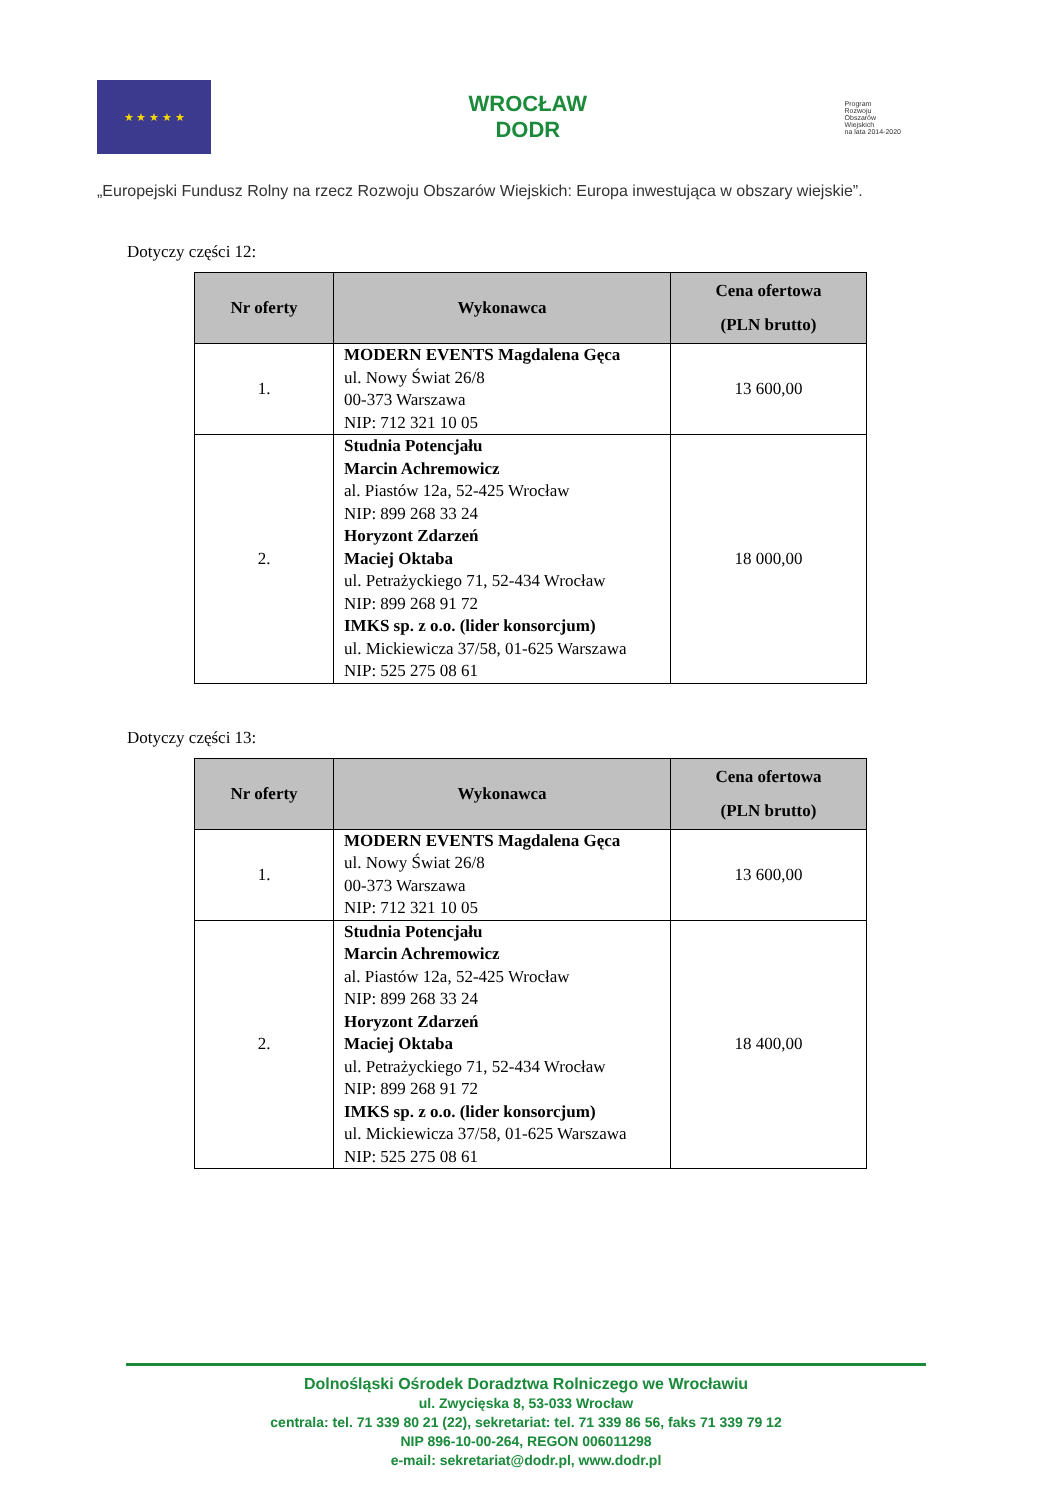★ ★ ★ ★ ★
WROCŁAW
DODR
Program
Rozwoju
Obszarów
Wiejskich
na lata 2014-2020
„Europejski Fundusz Rolny na rzecz Rozwoju Obszarów Wiejskich: Europa inwestująca w obszary wiejskie”.
Dotyczy części 12:
| Nr oferty | Wykonawca | Cena ofertowa (PLN brutto) |
| --- | --- | --- |
| 1. | MODERN EVENTS Magdalena Gęca ul. Nowy Świat 26/8 00-373 Warszawa NIP: 712 321 10 05 | 13 600,00 |
| 2. | Studnia Potencjału Marcin Achremowicz al. Piastów 12a, 52-425 Wrocław NIP: 899 268 33 24 Horyzont Zdarzeń Maciej Oktaba ul. Petrażyckiego 71, 52-434 Wrocław NIP: 899 268 91 72 IMKS sp. z o.o. (lider konsorcjum) ul. Mickiewicza 37/58, 01-625 Warszawa NIP: 525 275 08 61 | 18 000,00 |
Dotyczy części 13:
| Nr oferty | Wykonawca | Cena ofertowa (PLN brutto) |
| --- | --- | --- |
| 1. | MODERN EVENTS Magdalena Gęca ul. Nowy Świat 26/8 00-373 Warszawa NIP: 712 321 10 05 | 13 600,00 |
| 2. | Studnia Potencjału Marcin Achremowicz al. Piastów 12a, 52-425 Wrocław NIP: 899 268 33 24 Horyzont Zdarzeń Maciej Oktaba ul. Petrażyckiego 71, 52-434 Wrocław NIP: 899 268 91 72 IMKS sp. z o.o. (lider konsorcjum) ul. Mickiewicza 37/58, 01-625 Warszawa NIP: 525 275 08 61 | 18 400,00 |
Dolnośląski Ośrodek Doradztwa Rolniczego we Wrocławiu
ul. Zwycięska 8, 53-033 Wrocław
centrala: tel. 71 339 80 21 (22), sekretariat: tel. 71 339 86 56, faks 71 339 79 12
NIP 896-10-00-264, REGON 006011298
e-mail: sekretariat@dodr.pl, www.dodr.pl